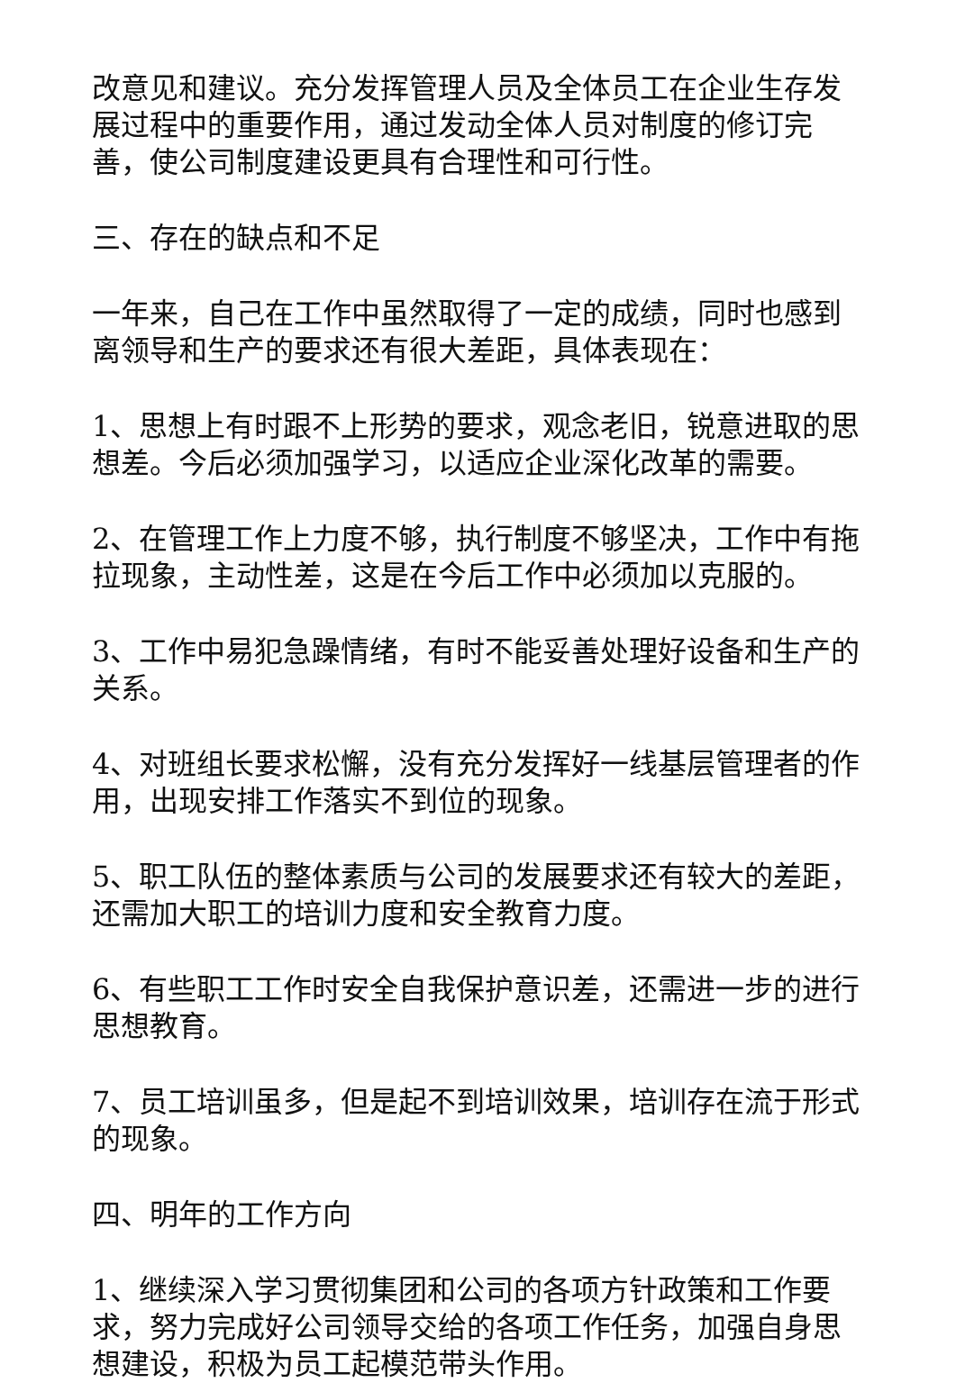改意见和建议。充分发挥管理人员及全体员工在企业生存发展过程中的重要作用，通过发动全体人员对制度的修订完善，使公司制度建设更具有合理性和可行性。
三、存在的缺点和不足
一年来，自己在工作中虽然取得了一定的成绩，同时也感到离领导和生产的要求还有很大差距，具体表现在：
1、思想上有时跟不上形势的要求，观念老旧，锐意进取的思想差。今后必须加强学习，以适应企业深化改革的需要。
2、在管理工作上力度不够，执行制度不够坚决，工作中有拖拉现象，主动性差，这是在今后工作中必须加以克服的。
3、工作中易犯急躁情绪，有时不能妥善处理好设备和生产的关系。
4、对班组长要求松懈，没有充分发挥好一线基层管理者的作用，出现安排工作落实不到位的现象。
5、职工队伍的整体素质与公司的发展要求还有较大的差距，还需加大职工的培训力度和安全教育力度。
6、有些职工工作时安全自我保护意识差，还需进一步的进行思想教育。
7、员工培训虽多，但是起不到培训效果，培训存在流于形式的现象。
四、明年的工作方向
1、继续深入学习贯彻集团和公司的各项方针政策和工作要求，努力完成好公司领导交给的各项工作任务，加强自身思想建设，积极为员工起模范带头作用。